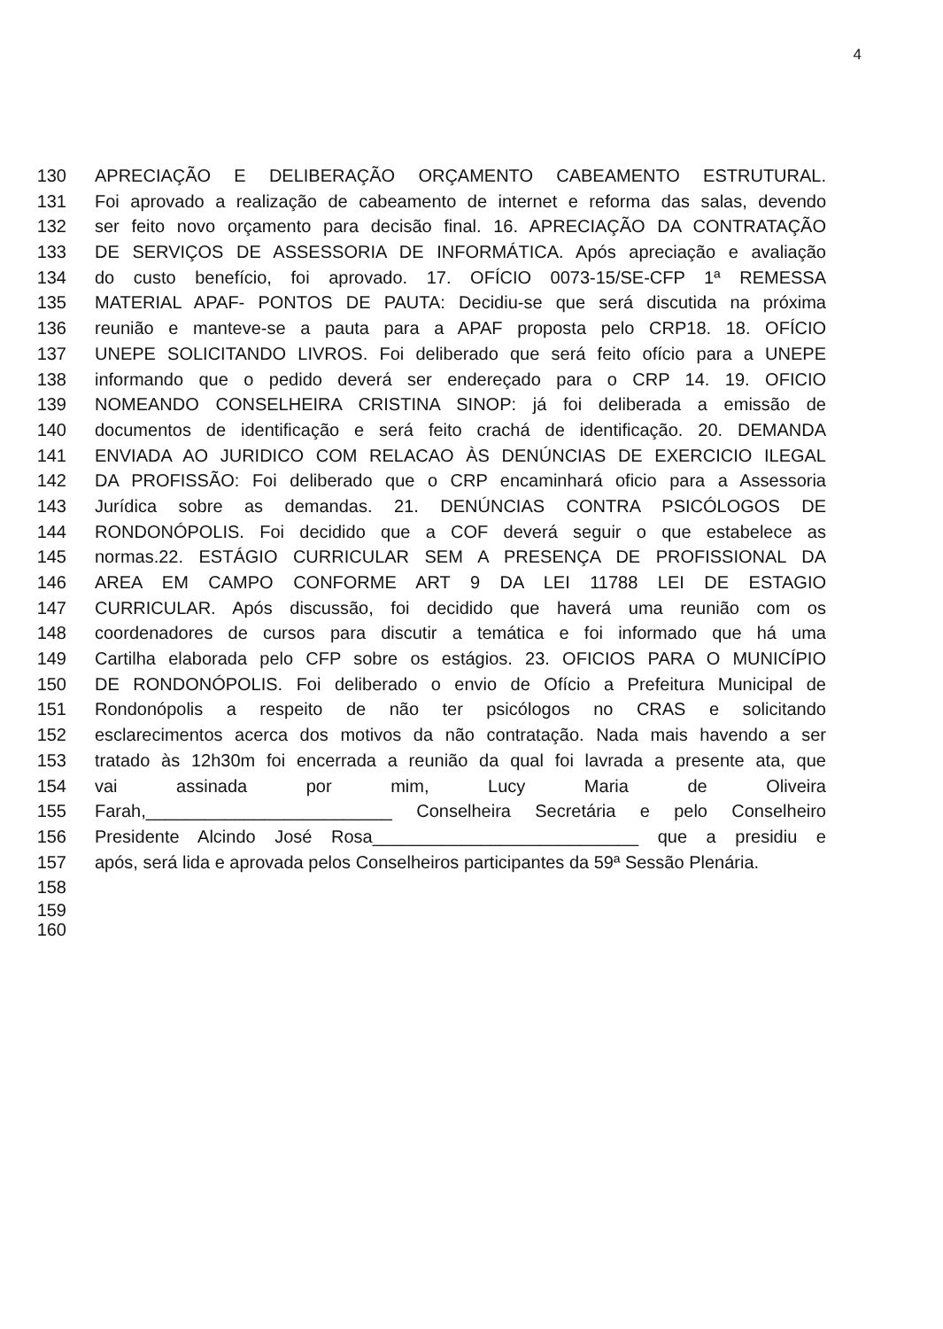4
130 APRECIAÇÃO E DELIBERAÇÃO ORÇAMENTO CABEAMENTO ESTRUTURAL.
131 Foi aprovado a realização de cabeamento de internet e reforma das salas, devendo
132 ser feito novo orçamento para decisão final. 16. APRECIAÇÃO DA CONTRATAÇÃO
133 DE SERVIÇOS DE ASSESSORIA DE INFORMÁTICA. Após apreciação e avaliação
134 do custo benefício, foi aprovado. 17. OFÍCIO 0073-15/SE-CFP 1ª REMESSA
135 MATERIAL APAF- PONTOS DE PAUTA: Decidiu-se que será discutida na próxima
136 reunião e manteve-se a pauta para a APAF proposta pelo CRP18. 18. OFÍCIO
137 UNEPE SOLICITANDO LIVROS. Foi deliberado que será feito ofício para a UNEPE
138 informando que o pedido deverá ser endereçado para o CRP 14. 19. OFICIO
139 NOMEANDO CONSELHEIRA CRISTINA SINOP: já foi deliberada a emissão de
140 documentos de identificação e será feito crachá de identificação. 20. DEMANDA
141 ENVIADA AO JURIDICO COM RELACAO ÀS DENÚNCIAS DE EXERCICIO ILEGAL
142 DA PROFISSÃO: Foi deliberado que o CRP encaminhará oficio para a Assessoria
143 Jurídica sobre as demandas. 21. DENÚNCIAS CONTRA PSICÓLOGOS DE
144 RONDONÓPOLIS. Foi decidido que a COF deverá seguir o que estabelece as
145 normas.22. ESTÁGIO CURRICULAR SEM A PRESENÇA DE PROFISSIONAL DA
146 AREA EM CAMPO CONFORME ART 9 DA LEI 11788 LEI DE ESTAGIO
147 CURRICULAR. Após discussão, foi decidido que haverá uma reunião com os
148 coordenadores de cursos para discutir a temática e foi informado que há uma
149 Cartilha elaborada pelo CFP sobre os estágios. 23. OFICIOS PARA O MUNICÍPIO
150 DE RONDONÓPOLIS. Foi deliberado o envio de Ofício a Prefeitura Municipal de
151 Rondonópolis a respeito de não ter psicólogos no CRAS e solicitando
152 esclarecimentos acerca dos motivos da não contratação. Nada mais havendo a ser
153 tratado às 12h30m foi encerrada a reunião da qual foi lavrada a presente ata, que
154 vai assinada por mim, Lucy Maria de Oliveira
155 Farah,_________________________ Conselheira Secretária e pelo Conselheiro
156 Presidente Alcindo José Rosa___________________________ que a presidiu e
157 após, será lida e aprovada pelos Conselheiros participantes da 59ª Sessão Plenária.
158
159
160